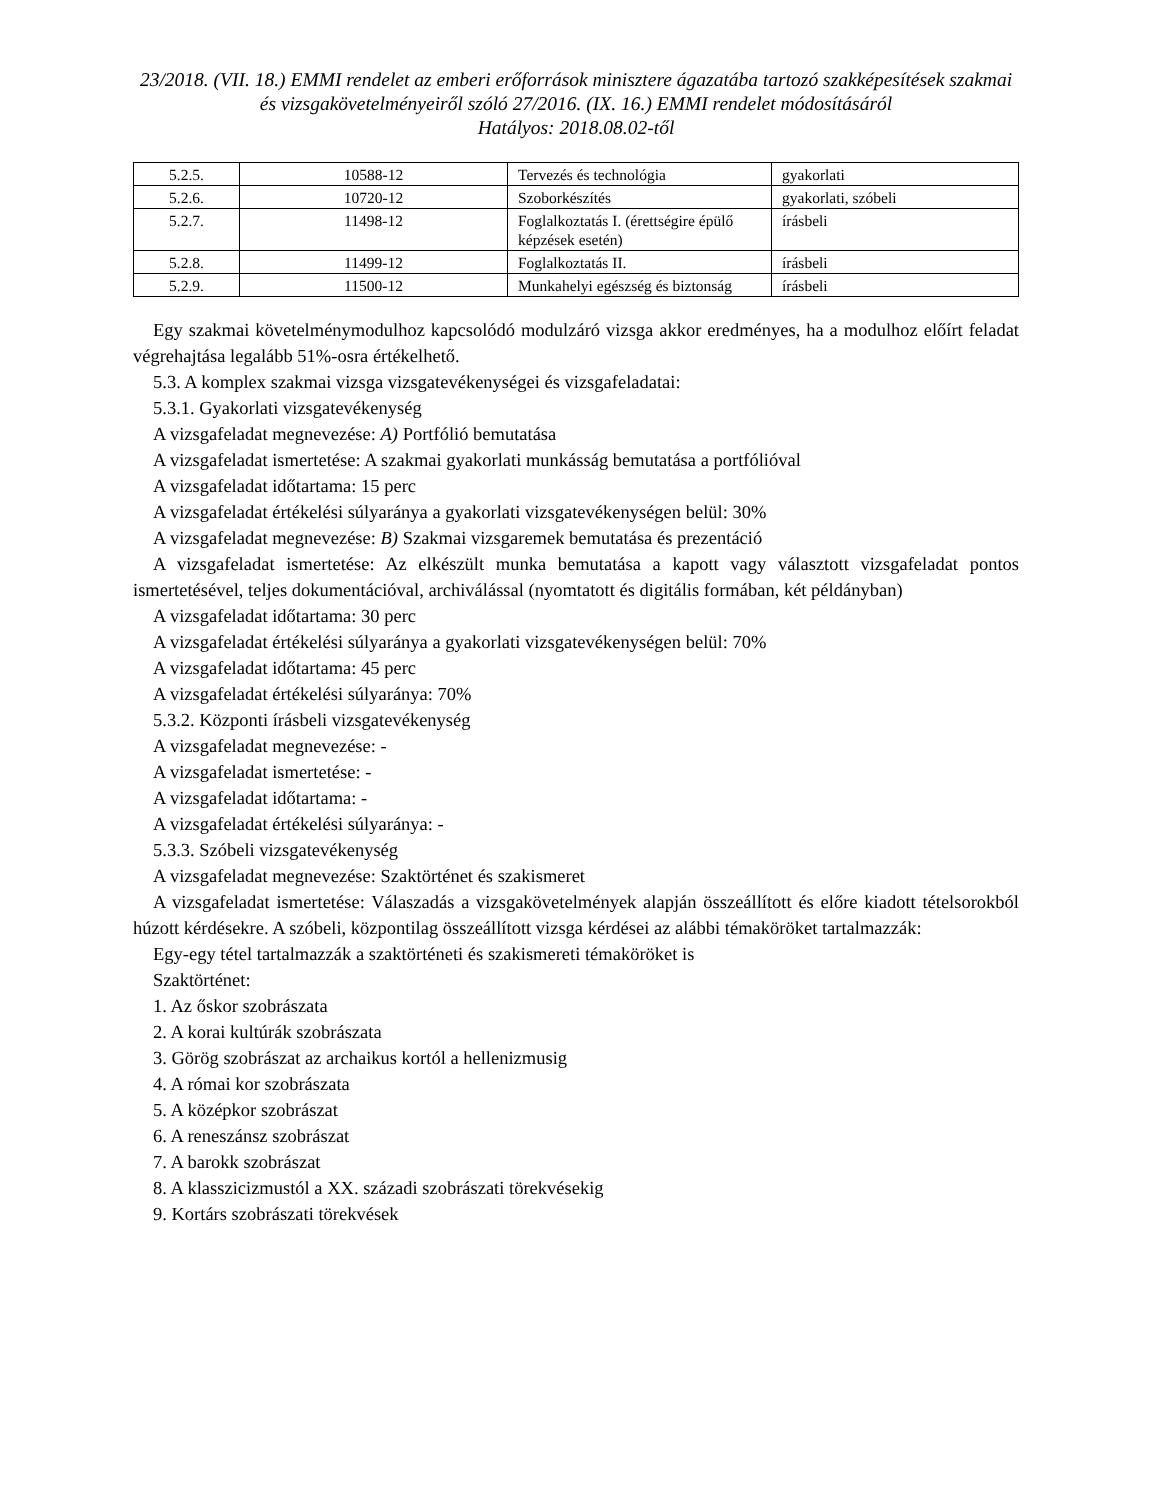23/2018. (VII. 18.) EMMI rendelet az emberi erőforrások minisztere ágazatába tartozó szakképesítések szakmai és vizsgakövetelményeiről szóló 27/2016. (IX. 16.) EMMI rendelet módosításáról
Hatályos: 2018.08.02-től
| 5.2.5. | 10588-12 | Tervezés és technológia | gyakorlati |
| 5.2.6. | 10720-12 | Szoborkészítés | gyakorlati, szóbeli |
| 5.2.7. | 11498-12 | Foglalkoztatás I. (érettségire épülő képzések esetén) | írásbeli |
| 5.2.8. | 11499-12 | Foglalkoztatás II. | írásbeli |
| 5.2.9. | 11500-12 | Munkahelyi egészség és biztonság | írásbeli |
Egy szakmai követelménymodulhoz kapcsolódó modulzáró vizsga akkor eredményes, ha a modulhoz előírt feladat végrehajtása legalább 51%-osra értékelhető.
5.3. A komplex szakmai vizsga vizsgatevékenységei és vizsgafeladatai:
5.3.1. Gyakorlati vizsgatevékenység
A vizsgafeladat megnevezése: A) Portfólió bemutatása
A vizsgafeladat ismertetése: A szakmai gyakorlati munkásság bemutatása a portfólióval
A vizsgafeladat időtartama: 15 perc
A vizsgafeladat értékelési súlyaránya a gyakorlati vizsgatevékenységen belül: 30%
A vizsgafeladat megnevezése: B) Szakmai vizsgaremek bemutatása és prezentáció
A vizsgafeladat ismertetése: Az elkészült munka bemutatása a kapott vagy választott vizsgafeladat pontos ismertetésével, teljes dokumentációval, archiválással (nyomtatott és digitális formában, két példányban)
A vizsgafeladat időtartama: 30 perc
A vizsgafeladat értékelési súlyaránya a gyakorlati vizsgatevékenységen belül: 70%
A vizsgafeladat időtartama: 45 perc
A vizsgafeladat értékelési súlyaránya: 70%
5.3.2. Központi írásbeli vizsgatevékenység
A vizsgafeladat megnevezése: -
A vizsgafeladat ismertetése: -
A vizsgafeladat időtartama: -
A vizsgafeladat értékelési súlyaránya: -
5.3.3. Szóbeli vizsgatevékenység
A vizsgafeladat megnevezése: Szaktörténet és szakismeret
A vizsgafeladat ismertetése: Válaszadás a vizsgakövetelmények alapján összeállított és előre kiadott tételsorokból húzott kérdésekre. A szóbeli, központilag összeállított vizsga kérdései az alábbi témaköröket tartalmazzák:
Egy-egy tétel tartalmazzák a szaktörténeti és szakismereti témaköröket is
Szaktörténet:
1. Az őskor szobrászata
2. A korai kultúrák szobrászata
3. Görög szobrászat az archaikus kortól a hellenizmusig
4. A római kor szobrászata
5. A középkor szobrászat
6. A reneszánsz szobrászat
7. A barokk szobrászat
8. A klasszicizmustól a XX. századi szobrászati törekvésekig
9. Kortárs szobrászati törekvések